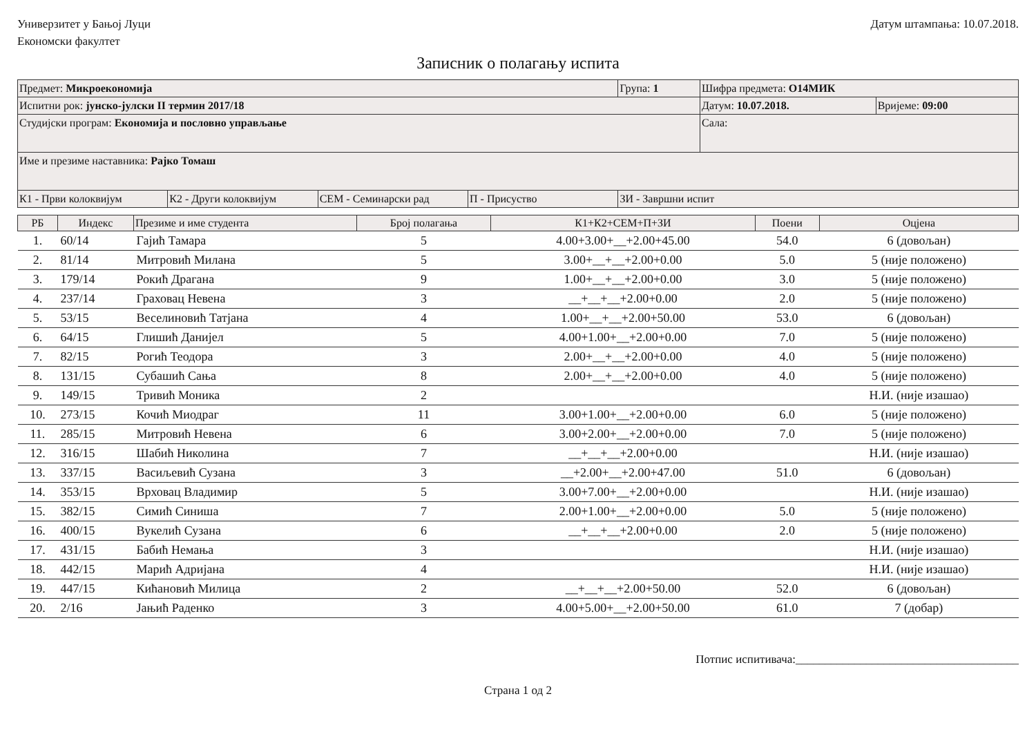Универзитет у Бањој Луци
Економски факултет
Датум штампања: 10.07.2018.
Записник о полагању испита
| Предмет: Микроекономија | | | | Група: 1 | Шифра предмета: О14МИК | |
| Испитни рок: јунско-јулски II термин 2017/18 | | | | | Датум: 10.07.2018. | Вријеме: 09:00 |
| Студијски програм: Економија и пословно управљање | | | | | Сала: | |
| Име и презиме наставника: Рајко Томаш | | | | | | |
| К1 - Први колоквијум | К2 - Други колоквијум | СЕМ - Семинарски рад | П - Присуство | ЗИ - Завршни испит | | |
| РБ | Индекс | Презиме и име студента | Број полагања | К1+К2+СЕМ+П+ЗИ | Поени | Оцјена |
| --- | --- | --- | --- | --- | --- | --- |
| 1. | 60/14 | Гајић Тамара | 5 | 4.00+3.00+__+2.00+45.00 | 54.0 | 6 (довољан) |
| 2. | 81/14 | Митровић Милана | 5 | 3.00+__+__+2.00+0.00 | 5.0 | 5 (није положено) |
| 3. | 179/14 | Рокић Драгана | 9 | 1.00+__+__+2.00+0.00 | 3.0 | 5 (није положено) |
| 4. | 237/14 | Граховац Невена | 3 | __+__+__+2.00+0.00 | 2.0 | 5 (није положено) |
| 5. | 53/15 | Веселиновић Татјана | 4 | 1.00+__+__+2.00+50.00 | 53.0 | 6 (довољан) |
| 6. | 64/15 | Глишић Данијел | 5 | 4.00+1.00+__+2.00+0.00 | 7.0 | 5 (није положено) |
| 7. | 82/15 | Рогић Теодора | 3 | 2.00+__+__+2.00+0.00 | 4.0 | 5 (није положено) |
| 8. | 131/15 | Субашић Сања | 8 | 2.00+__+__+2.00+0.00 | 4.0 | 5 (није положено) |
| 9. | 149/15 | Тривић Моника | 2 | | | Н.И. (није изашао) |
| 10. | 273/15 | Кочић Миодраг | 11 | 3.00+1.00+__+2.00+0.00 | 6.0 | 5 (није положено) |
| 11. | 285/15 | Митровић Невена | 6 | 3.00+2.00+__+2.00+0.00 | 7.0 | 5 (није положено) |
| 12. | 316/15 | Шабић Николина | 7 | __+__+__+2.00+0.00 | | Н.И. (није изашао) |
| 13. | 337/15 | Васиљевић Сузана | 3 | __+2.00+__+2.00+47.00 | 51.0 | 6 (довољан) |
| 14. | 353/15 | Врховац Владимир | 5 | 3.00+7.00+__+2.00+0.00 | | Н.И. (није изашао) |
| 15. | 382/15 | Симић Синиша | 7 | 2.00+1.00+__+2.00+0.00 | 5.0 | 5 (није положено) |
| 16. | 400/15 | Вукелић Сузана | 6 | __+__+__+2.00+0.00 | 2.0 | 5 (није положено) |
| 17. | 431/15 | Бабић Немања | 3 | | | Н.И. (није изашао) |
| 18. | 442/15 | Марић Адријана | 4 | | | Н.И. (није изашао) |
| 19. | 447/15 | Кићановић Милица | 2 | __+__+__+2.00+50.00 | 52.0 | 6 (довољан) |
| 20. | 2/16 | Јањић Раденко | 3 | 4.00+5.00+__+2.00+50.00 | 61.0 | 7 (добар) |
Потпис испитивача:______________________________________
Страна 1 од 2